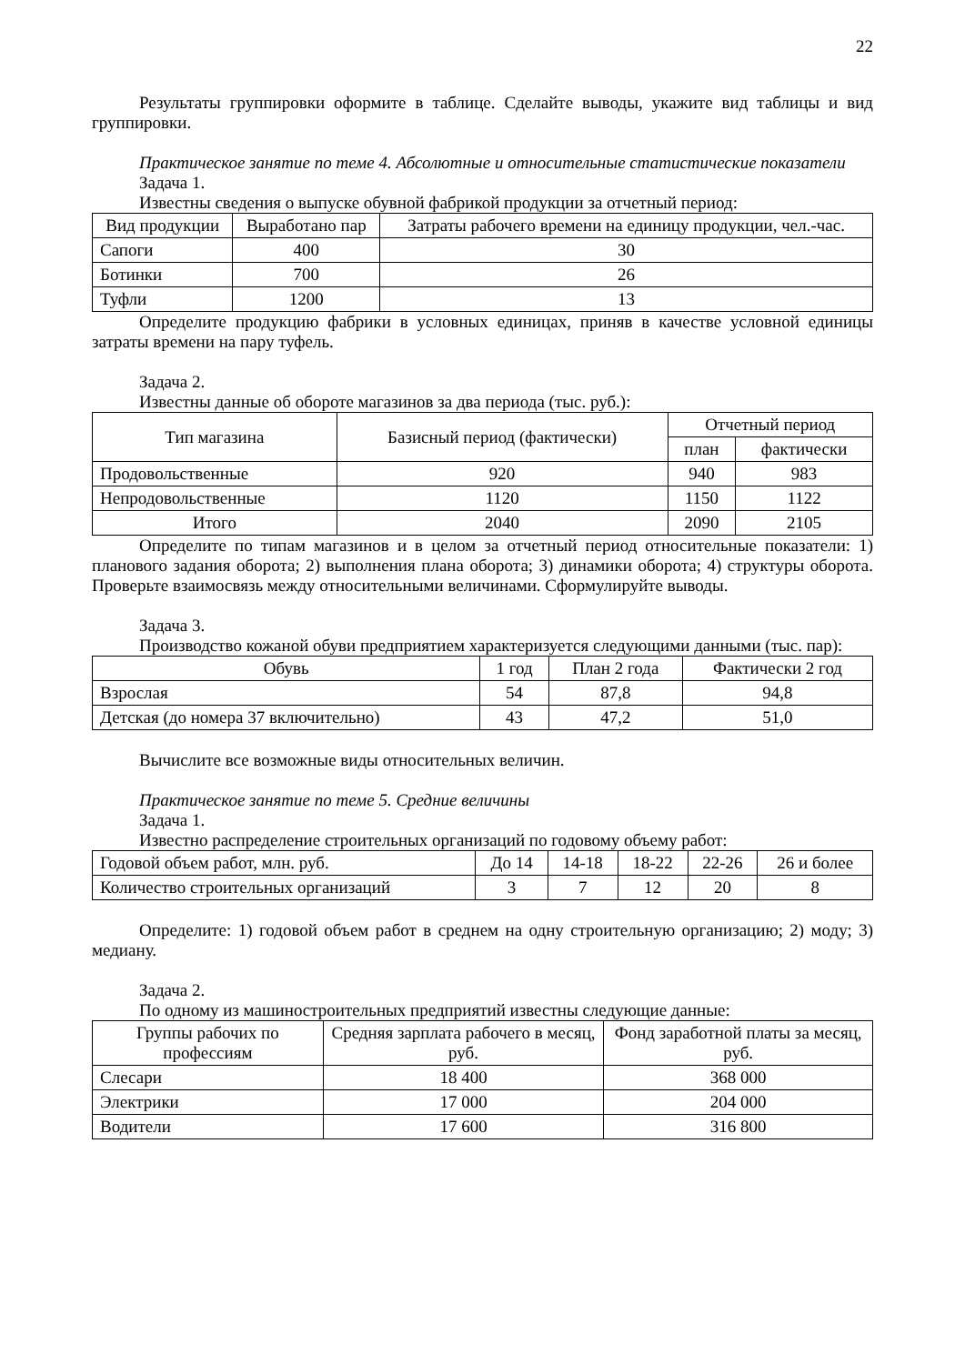22
Результаты группировки оформите в таблице. Сделайте выводы, укажите вид таблицы и вид группировки.
Практическое занятие по теме 4. Абсолютные и относительные статистические показатели
Задача 1.
Известны сведения о выпуске обувной фабрикой продукции за отчетный период:
| Вид продукции | Выработано пар | Затраты рабочего времени на единицу продукции, чел.-час. |
| --- | --- | --- |
| Сапоги | 400 | 30 |
| Ботинки | 700 | 26 |
| Туфли | 1200 | 13 |
Определите продукцию фабрики в условных единицах, приняв в качестве условной единицы затраты времени на пару туфель.
Задача 2.
Известны данные об обороте магазинов за два периода (тыс. руб.):
| Тип магазина | Базисный период (фактически) | Отчетный период | |
| --- | --- | --- | --- |
| | | план | фактически |
| Продовольственные | 920 | 940 | 983 |
| Непродовольственные | 1120 | 1150 | 1122 |
| Итого | 2040 | 2090 | 2105 |
Определите по типам магазинов и в целом за отчетный период относительные показатели: 1) планового задания оборота; 2) выполнения плана оборота; 3) динамики оборота; 4) структуры оборота. Проверьте взаимосвязь между относительными величинами. Сформулируйте выводы.
Задача 3.
Производство кожаной обуви предприятием характеризуется следующими данными (тыс. пар):
| Обувь | 1 год | План 2 года | Фактически 2 год |
| --- | --- | --- | --- |
| Взрослая | 54 | 87,8 | 94,8 |
| Детская (до номера 37 включительно) | 43 | 47,2 | 51,0 |
Вычислите все возможные виды относительных величин.
Практическое занятие по теме 5. Средние величины
Задача 1.
Известно распределение строительных организаций по годовому объему работ:
| Годовой объем работ, млн. руб. | До 14 | 14-18 | 18-22 | 22-26 | 26 и более |
| Количество строительных организаций | 3 | 7 | 12 | 20 | 8 |
Определите: 1) годовой объем работ в среднем на одну строительную организацию; 2) моду; 3) медиану.
Задача 2.
По одному из машиностроительных предприятий известны следующие данные:
| Группы рабочих по профессиям | Средняя зарплата рабочего в месяц, руб. | Фонд заработной платы за месяц, руб. |
| --- | --- | --- |
| Слесари | 18 400 | 368 000 |
| Электрики | 17 000 | 204 000 |
| Водители | 17 600 | 316 800 |